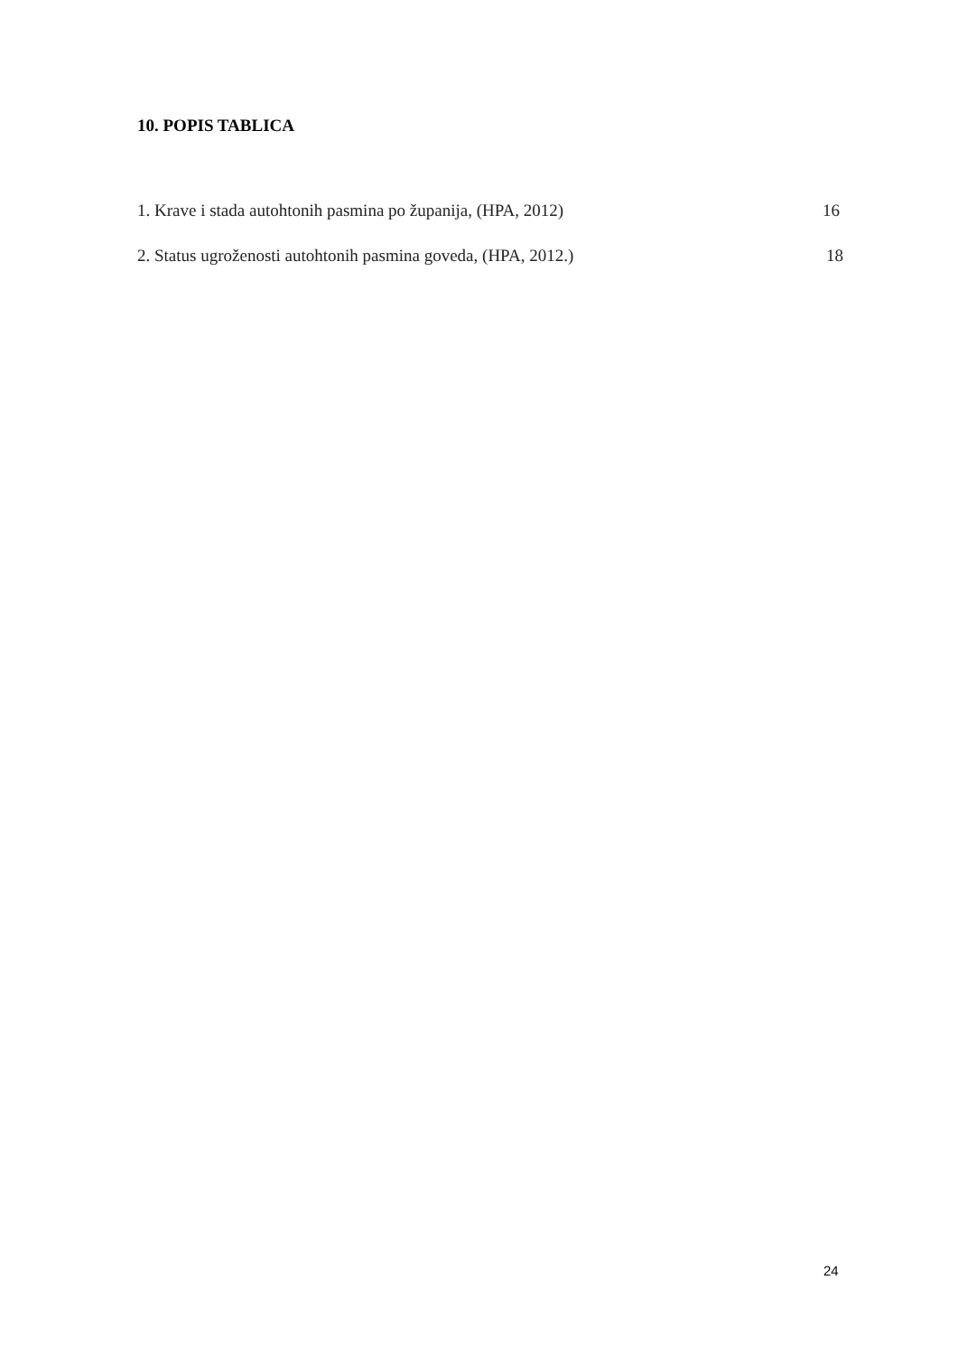10. POPIS TABLICA
1. Krave i stada autohtonih pasmina po županija, (HPA, 2012) 16
2. Status ugroženosti autohtonih pasmina goveda, (HPA, 2012.) 18
24